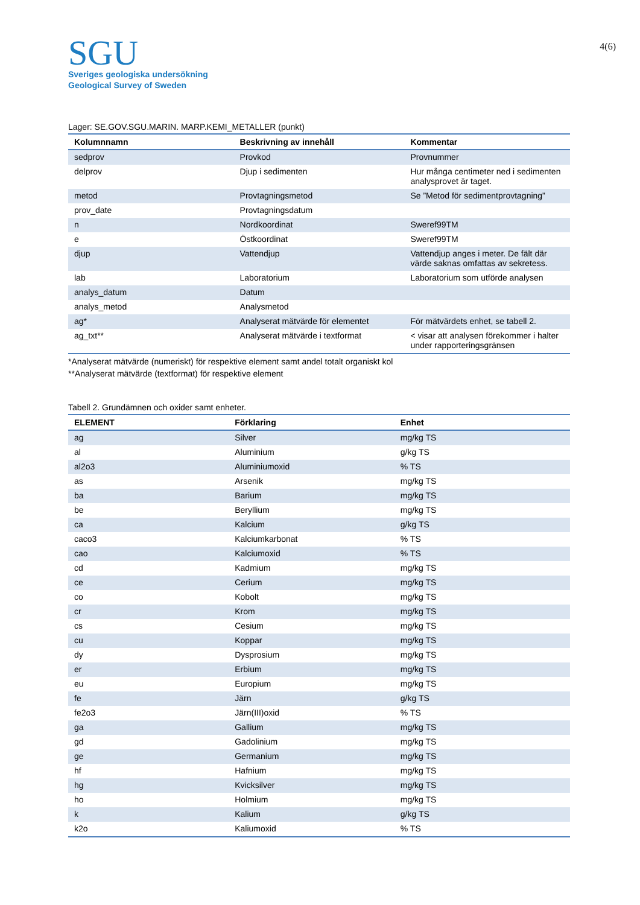SGU
Sveriges geologiska undersökning
Geological Survey of Sweden
4(6)
Lager: SE.GOV.SGU.MARIN. MARP.KEMI_METALLER (punkt)
| Kolumnnamn | Beskrivning av innehåll | Kommentar |
| --- | --- | --- |
| sedprov | Provkod | Provnummer |
| delprov | Djup i sedimenten | Hur många centimeter ned i sedimenten analysprovet är taget. |
| metod | Provtagningsmetod | Se ”Metod för sedimentprovtagning” |
| prov_date | Provtagningsdatum | |
| n | Nordkoordinat | Sweref99TM |
| e | Östkoordinat | Sweref99TM |
| djup | Vattendjup | Vattendjup anges i meter. De fält där värde saknas omfattas av sekretess. |
| lab | Laboratorium | Laboratorium som utförde analysen |
| analys_datum | Datum | |
| analys_metod | Analysmetod | |
| ag* | Analyserat mätvärde för elementet | För mätvärdets enhet, se tabell 2. |
| ag_txt** | Analyserat mätvärde i textformat | < visar att analysen förekommer i halter under rapporteringsgränsen |
*Analyserat mätvärde (numeriskt) för respektive element samt andel totalt organiskt kol
**Analyserat mätvärde (textformat) för respektive element
Tabell 2. Grundämnen och oxider samt enheter.
| ELEMENT | Förklaring | Enhet |
| --- | --- | --- |
| ag | Silver | mg/kg TS |
| al | Aluminium | g/kg TS |
| al2o3 | Aluminiumoxid | % TS |
| as | Arsenik | mg/kg TS |
| ba | Barium | mg/kg TS |
| be | Beryllium | mg/kg TS |
| ca | Kalcium | g/kg TS |
| caco3 | Kalciumkarbonat | % TS |
| cao | Kalciumoxid | % TS |
| cd | Kadmium | mg/kg TS |
| ce | Cerium | mg/kg TS |
| co | Kobolt | mg/kg TS |
| cr | Krom | mg/kg TS |
| cs | Cesium | mg/kg TS |
| cu | Koppar | mg/kg TS |
| dy | Dysprosium | mg/kg TS |
| er | Erbium | mg/kg TS |
| eu | Europium | mg/kg TS |
| fe | Järn | g/kg TS |
| fe2o3 | Järn(III)oxid | % TS |
| ga | Gallium | mg/kg TS |
| gd | Gadolinium | mg/kg TS |
| ge | Germanium | mg/kg TS |
| hf | Hafnium | mg/kg TS |
| hg | Kvicksilver | mg/kg TS |
| ho | Holmium | mg/kg TS |
| k | Kalium | g/kg TS |
| k2o | Kaliumoxid | % TS |